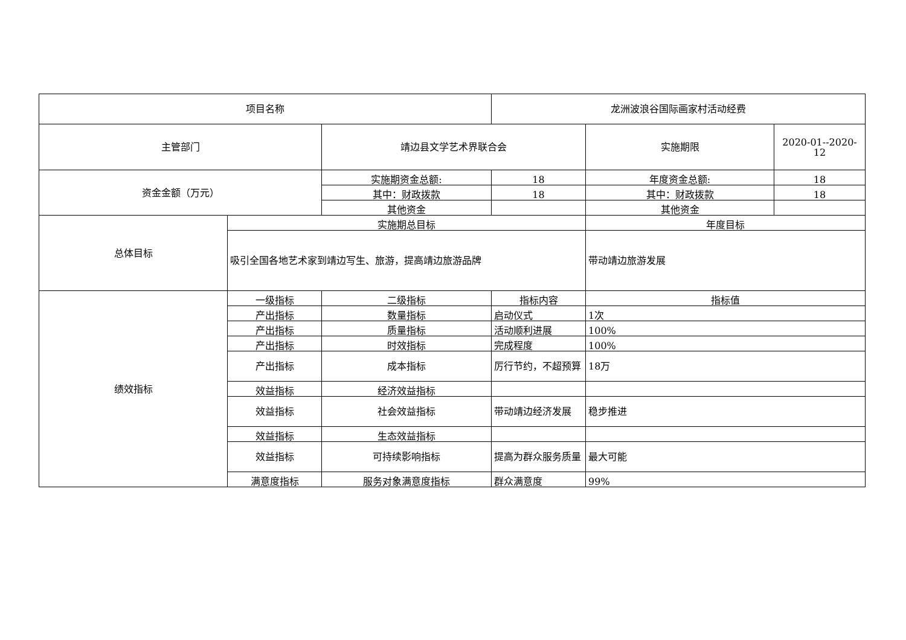| 项目名称 | | | 龙洲波浪谷国际画家村活动经费 | | |
| 主管部门 | | 靖边县文学艺术界联合会 | | 实施期限 | 2020-01--2020-12 |
| 资金金额（万元） | | 实施期资金总额: | 18 | 年度资金总额: | 18 |
| | | 其中：财政拨款 | 18 | 其中：财政拨款 | 18 |
| | | 其他资金 | | 其他资金 | |
| 总体目标 | 实施期总目标 | | | 年度目标 | |
| | 吸引全国各地艺术家到靖边写生、旅游，提高靖边旅游品牌 | | | 带动靖边旅游发展 | |
| 绩效指标 | 一级指标 | 二级指标 | 指标内容 | 指标值 | |
| | 产出指标 | 数量指标 | 启动仪式 | 1次 | |
| | 产出指标 | 质量指标 | 活动顺利进展 | 100% | |
| | 产出指标 | 时效指标 | 完成程度 | 100% | |
| | 产出指标 | 成本指标 | 厉行节约，不超预算 | 18万 | |
| | 效益指标 | 经济效益指标 | | | |
| | 效益指标 | 社会效益指标 | 带动靖边经济发展 | 稳步推进 | |
| | 效益指标 | 生态效益指标 | | | |
| | 效益指标 | 可持续影响指标 | 提高为群众服务质量 | 最大可能 | |
| | 满意度指标 | 服务对象满意度指标 | 群众满意度 | 99% | |